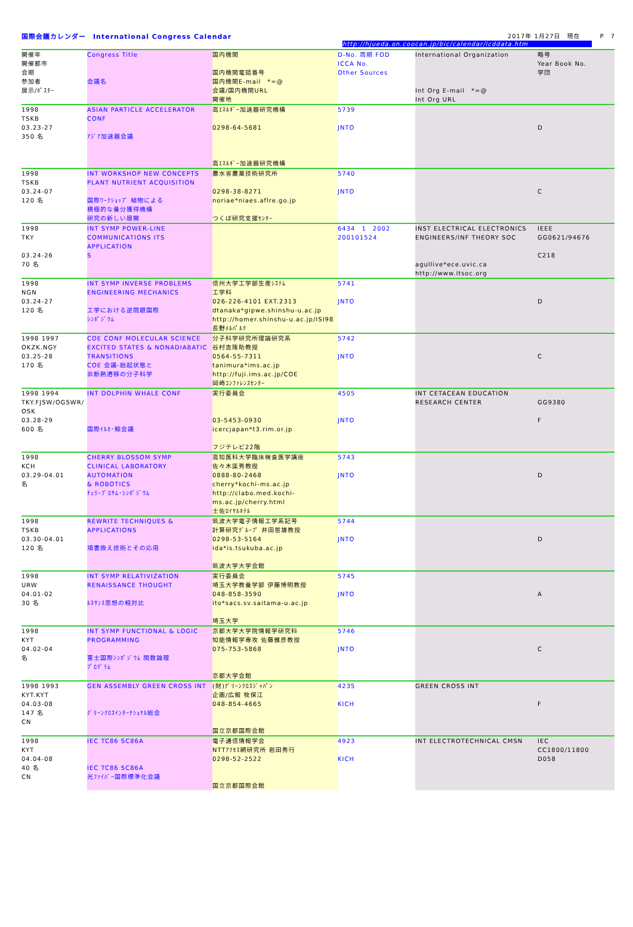国際会議カレンダー　International Congress Calendar 2017年 1月27日　現在　　　P　7
http://hjueda.on.coocan.jp/bic/calendar/icddata.htm
| 開催年 開催都市 会期 参加者 展示/ﾎﾟｽﾀｰ | Congress Title 会議名 | 国内機関 国内機関電話番号 国内機関E-mail *=@ 会議/国内機関URL 開催地 | D-No. 周期 FOD ICCA No. Other Sources | International Organization Int Org E-mail *=@ Int Org URL | 略号 Year Book No. 学団 |
| 1998 TSKB 03.23-27 350 名 | ASIAN PARTICLE ACCELERATOR CONF ｱｼﾞｱ加速器会議 | 高ｴﾈﾙｷﾞｰ加速器研究機構 0298-64-5681 高ｴﾈﾙｷﾞｰ加速器研究機構 | 5739 JNTO | | D |
| 1998 TSKB 03.24-07 120 名 | INT WORKSHOP NEW CONCEPTS PLANT NUTRIENT ACQUISITION 国際ﾜｰｸｼｮｯﾌﾟ 植物による 積極的な養分獲得機構 研究の新しい展開 | 農水省農業技術研究所 0298-38-8271 noriae*niaes.aflre.go.jp つくば研究支援ｾﾝﾀｰ | 5740 JNTO | | C |
| 1998 TKY 03.24-26 70 名 | INT SYMP POWER-LINE COMMUNICATIONS ITS APPLICATION S | | 6434 1 2002 200101524 | INST ELECTRICAL ELECTRONICS ENGINEERS/INF THEORY SOC agullive*ece.uvic.ca http://www.itsoc.org | IEEE GG0621/94676 C218 |
| 1998 NGN 03.24-27 120 名 | INT SYMP INVERSE PROBLEMS ENGINEERING MECHANICS 工学における逆問題国際 ｼﾝﾎﾟｼﾞｳﾑ | 信州大学工学部生産ｼｽﾃﾑ 工学科 026-226-4101 EXT.2313 dtanaka*gipwe.shinshu-u.ac.jp http://homer.shinshu-u.ac.jp/ISI98 長野ﾒﾙﾊﾟﾙｸ | 5741 JNTO | | D |
| 1998 1997 OKZK.NGY 03.25-28 170 名 | COE CONF MOLECULAR SCIENCE EXCITED STATES & NONADIABATIC TRANSITIONS COE 会議-励起状態と 非断熱遷移の分子科学 | 分子科学研究所理論研究系 谷村吉隆助教授 0564-55-7311 tanimura*ims.ac.jp http://fuji.ims.ac.jp/COE 岡崎ｺﾝﾌｧﾚﾝｽｾﾝﾀｰ | 5742 JNTO | | C |
| 1998 1994 TKY.FJSW/OGSWR/ OSK 03.28-29 600 名 | INT DOLPHIN WHALE CONF 国際ｲﾙｶ･鯨会議 | 実行委員会 03-5453-0930 icercjapan*t3.rim.or.jp フジテレビ22階 | 4505 JNTO | INT CETACEAN EDUCATION RESEARCH CENTER | GG9380 F |
| 1998 KCH 03.29-04.01 名 | CHERRY BLOSSOM SYMP CLINICAL LABORATORY AUTOMATION & ROBOTICS ﾁｪﾘｰﾌﾞﾛｻﾑ･ｼﾝﾎﾟｼﾞｳﾑ | 高知医科大学臨床検査医学講座 佐々木匡秀教授 0888-80-2468 cherry*kochi-ms.ac.jp http://clabo.med.kochi-ms.ac.jp/cherry.html 土佐ﾛｲﾔﾙﾎﾃﾙ | 5743 JNTO | | D |
| 1998 TSKB 03.30-04.01 120 名 | REWRITE TECHNIQUES & APPLICATIONS 項書換え技術とその応用 | 筑波大学電子情報工学系記号 計算研究ｸﾞﾙｰﾌﾟ 井田哲雄教授 0298-53-5164 ida*is.tsukuba.ac.jp 筑波大学大学会館 | 5744 JNTO | | D |
| 1998 URW 04.01-02 30 名 | INT SYMP RELATIVIZATION RENAISSANCE THOUGHT ﾙﾈｻﾝｽ思想の相対比 | 実行委員会 埼玉大学教養学部 伊藤博明教授 048-858-3590 ito*sacs.sv.saitama-u.ac.jp 埼玉大学 | 5745 JNTO | | A |
| 1998 KYT 04.02-04 名 | INT SYMP FUNCTIONAL & LOGIC PROGRAMMING 富士国際ｼﾝﾎﾟｼﾞｳﾑ 関数論理 ﾌﾟﾛｸﾞﾗﾑ | 京都大学大学院情報学研究科 知能情報学専攻 佐藤雅彦教授 075-753-5868 京都大学会館 | 5746 JNTO | | C |
| 1998 1993 KYT.KYT 04.03-08 147 名 CN | GEN ASSEMBLY GREEN CROSS INT ｸﾞﾘｰﾝｸﾛｽｲﾝﾀｰﾅｼｮﾅﾙ総会 | (財)ｸﾞﾘｰﾝｸﾛｽｼﾞｬﾊﾟﾝ 企画/広報 牧保江 048-854-4665 国立京都国際会館 | 4235 KICH | GREEN CROSS INT | F |
| 1998 KYT 04.04-08 40 名 CN | IEC TC86 SC86A IEC TC86 SC86A 光ﾌｧｲﾊﾞｰ国際標準化会議 | 電子通信情報学会 NTTｱｸｾｽ網研究所 岩田秀行 0298-52-2522 国立京都国際会館 | 4923 KICH | INT ELECTROTECHNICAL CMSN | IEC CC1800/11800 D058 |